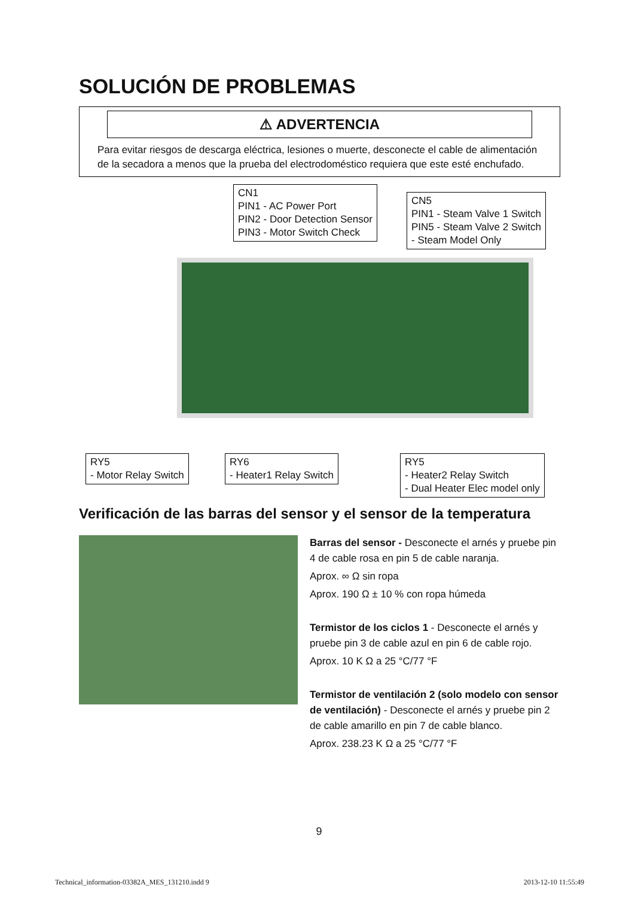SOLUCIÓN DE PROBLEMAS
⚠ ADVERTENCIA
Para evitar riesgos de descarga eléctrica, lesiones o muerte, desconecte el cable de alimentación de la secadora a menos que la prueba del electrodoméstico requiera que este esté enchufado.
CN1
PIN1 - AC Power Port
PIN2 - Door Detection Sensor
PIN3 - Motor Switch Check
CN5
PIN1 - Steam Valve 1 Switch
PIN5 - Steam Valve 2 Switch
- Steam Model Only
RY5
- Motor Relay Switch
RY6
- Heater1 Relay Switch
RY5
- Heater2 Relay Switch
- Dual Heater Elec model only
Verificación de las barras del sensor y el sensor de la temperatura
Barras del sensor - Desconecte el arnés y pruebe pin 4 de cable rosa en pin 5 de cable naranja.
Aprox. ∞ Ω sin ropa
Aprox. 190 Ω ± 10 % con ropa húmeda
Termistor de los ciclos 1 - Desconecte el arnés y pruebe pin 3 de cable azul en pin 6 de cable rojo.
Aprox. 10 K Ω a 25 °C/77 °F
Termistor de ventilación 2 (solo modelo con sensor de ventilación) - Desconecte el arnés y pruebe pin 2 de cable amarillo en pin 7 de cable blanco.
Aprox. 238.23 K Ω a 25 °C/77 °F
9
Technical_information-03382A_MES_131210.indd 9 2013-12-10 11:55:49